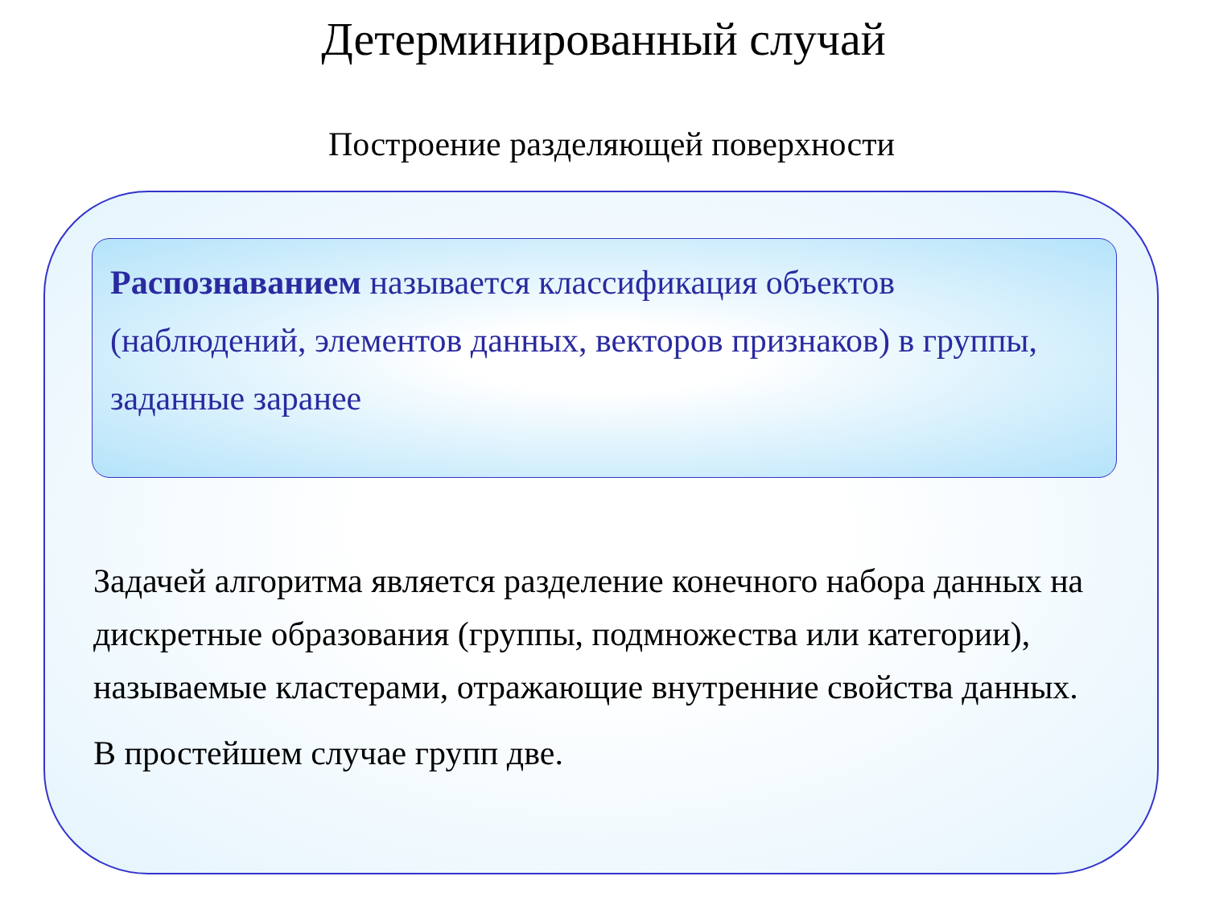Детерминированный случай
Построение разделяющей поверхности
Распознаванием называется классификация объектов (наблюдений, элементов данных, векторов признаков) в группы, заданные заранее
Задачей алгоритма является разделение конечного набора данных на дискретные образования (группы, подмножества или категории), называемые кластерами, отражающие внутренние свойства данных.
В простейшем случае групп две.